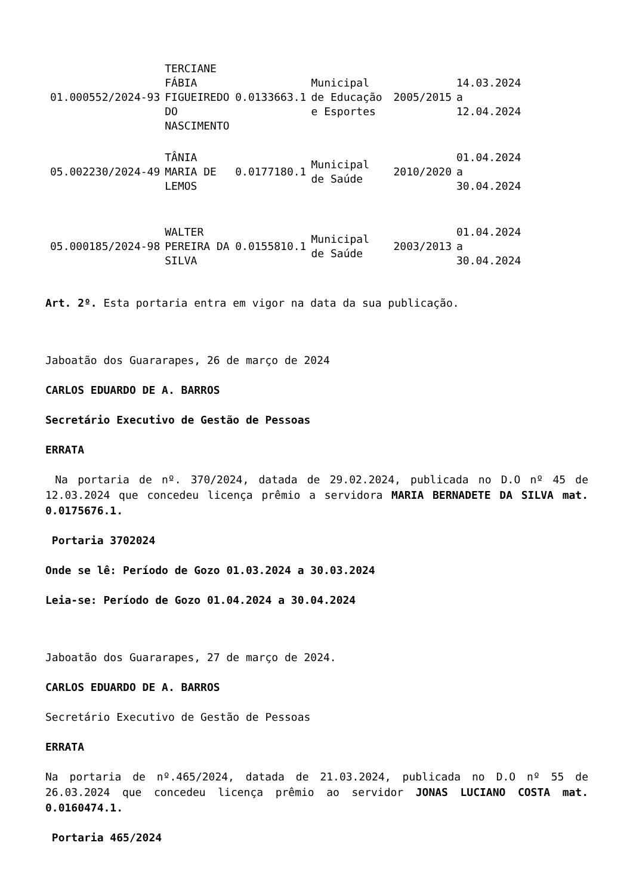| 01.000552/2024-93 | TERCIANE FÁBIA FIGUEIREDO DO NASCIMENTO | 0.0133663.1 | Municipal de Educação e Esportes | 2005/2015 | 14.03.2024 a 12.04.2024 |
| 05.002230/2024-49 | TÂNIA MARIA DE LEMOS | 0.0177180.1 | Municipal de Saúde | 2010/2020 | 01.04.2024 a 30.04.2024 |
| 05.000185/2024-98 | WALTER PEREIRA DA SILVA | 0.0155810.1 | Municipal de Saúde | 2003/2013 | 01.04.2024 a 30.04.2024 |
Art. 2º. Esta portaria entra em vigor na data da sua publicação.
Jaboatão dos Guararapes, 26 de março de 2024
CARLOS EDUARDO DE A. BARROS
Secretário Executivo de Gestão de Pessoas
ERRATA
Na portaria de nº. 370/2024, datada de 29.02.2024, publicada no D.O nº 45 de 12.03.2024 que concedeu licença prêmio a servidora MARIA BERNADETE DA SILVA mat. 0.0175676.1.
Portaria 3702024
Onde se lê: Período de Gozo 01.03.2024 a 30.03.2024
Leia-se: Período de Gozo 01.04.2024 a 30.04.2024
Jaboatão dos Guararapes, 27 de março de 2024.
CARLOS EDUARDO DE A. BARROS
Secretário Executivo de Gestão de Pessoas
ERRATA
Na portaria de nº.465/2024, datada de 21.03.2024, publicada no D.O nº 55 de 26.03.2024 que concedeu licença prêmio ao servidor JONAS LUCIANO COSTA mat. 0.0160474.1.
Portaria 465/2024